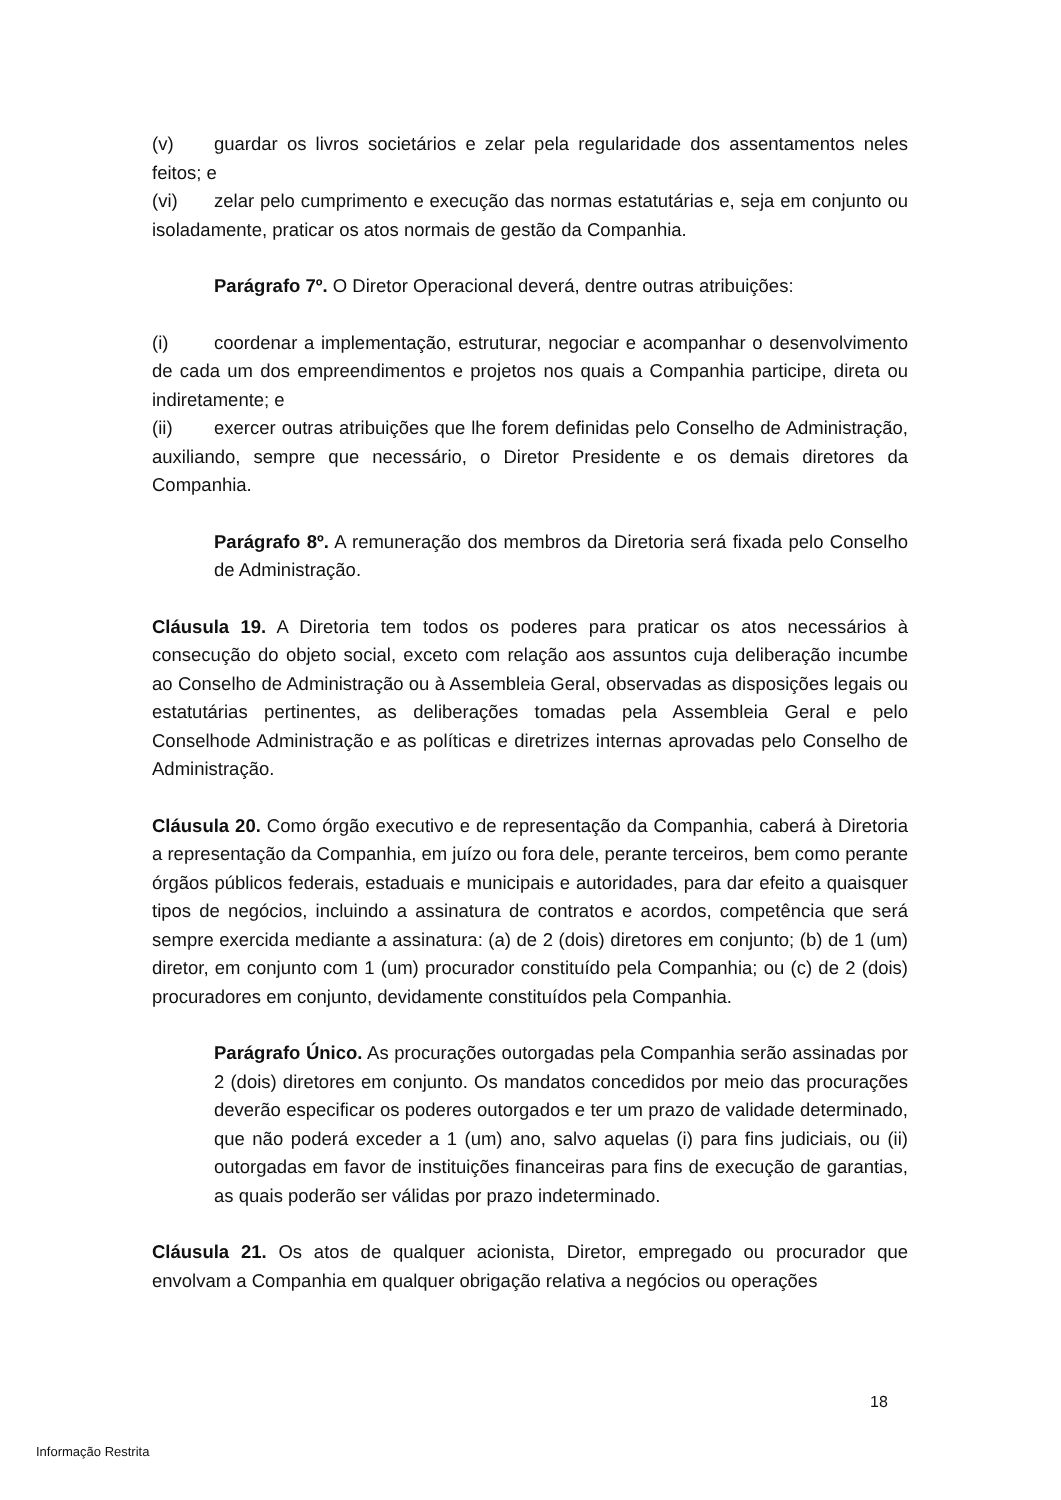(v) guardar os livros societários e zelar pela regularidade dos assentamentos neles feitos; e
(vi) zelar pelo cumprimento e execução das normas estatutárias e, seja em conjunto ou isoladamente, praticar os atos normais de gestão da Companhia.
Parágrafo 7º. O Diretor Operacional deverá, dentre outras atribuições:
(i) coordenar a implementação, estruturar, negociar e acompanhar o desenvolvimento de cada um dos empreendimentos e projetos nos quais a Companhia participe, direta ou indiretamente; e
(ii) exercer outras atribuições que lhe forem definidas pelo Conselho de Administração, auxiliando, sempre que necessário, o Diretor Presidente e os demais diretores da Companhia.
Parágrafo 8º. A remuneração dos membros da Diretoria será fixada pelo Conselho de Administração.
Cláusula 19. A Diretoria tem todos os poderes para praticar os atos necessários à consecução do objeto social, exceto com relação aos assuntos cuja deliberação incumbe ao Conselho de Administração ou à Assembleia Geral, observadas as disposições legais ou estatutárias pertinentes, as deliberações tomadas pela Assembleia Geral e pelo Conselhode Administração e as políticas e diretrizes internas aprovadas pelo Conselho de Administração.
Cláusula 20. Como órgão executivo e de representação da Companhia, caberá à Diretoria a representação da Companhia, em juízo ou fora dele, perante terceiros, bem como perante órgãos públicos federais, estaduais e municipais e autoridades, para dar efeito a quaisquer tipos de negócios, incluindo a assinatura de contratos e acordos, competência que será sempre exercida mediante a assinatura: (a) de 2 (dois) diretores em conjunto; (b) de 1 (um) diretor, em conjunto com 1 (um) procurador constituído pela Companhia; ou (c) de 2 (dois) procuradores em conjunto, devidamente constituídos pela Companhia.
Parágrafo Único. As procurações outorgadas pela Companhia serão assinadas por 2 (dois) diretores em conjunto. Os mandatos concedidos por meio das procurações deverão especificar os poderes outorgados e ter um prazo de validade determinado, que não poderá exceder a 1 (um) ano, salvo aquelas (i) para fins judiciais, ou (ii) outorgadas em favor de instituições financeiras para fins de execução de garantias, as quais poderão ser válidas por prazo indeterminado.
Cláusula 21. Os atos de qualquer acionista, Diretor, empregado ou procurador que envolvam a Companhia em qualquer obrigação relativa a negócios ou operações
18
Informação Restrita